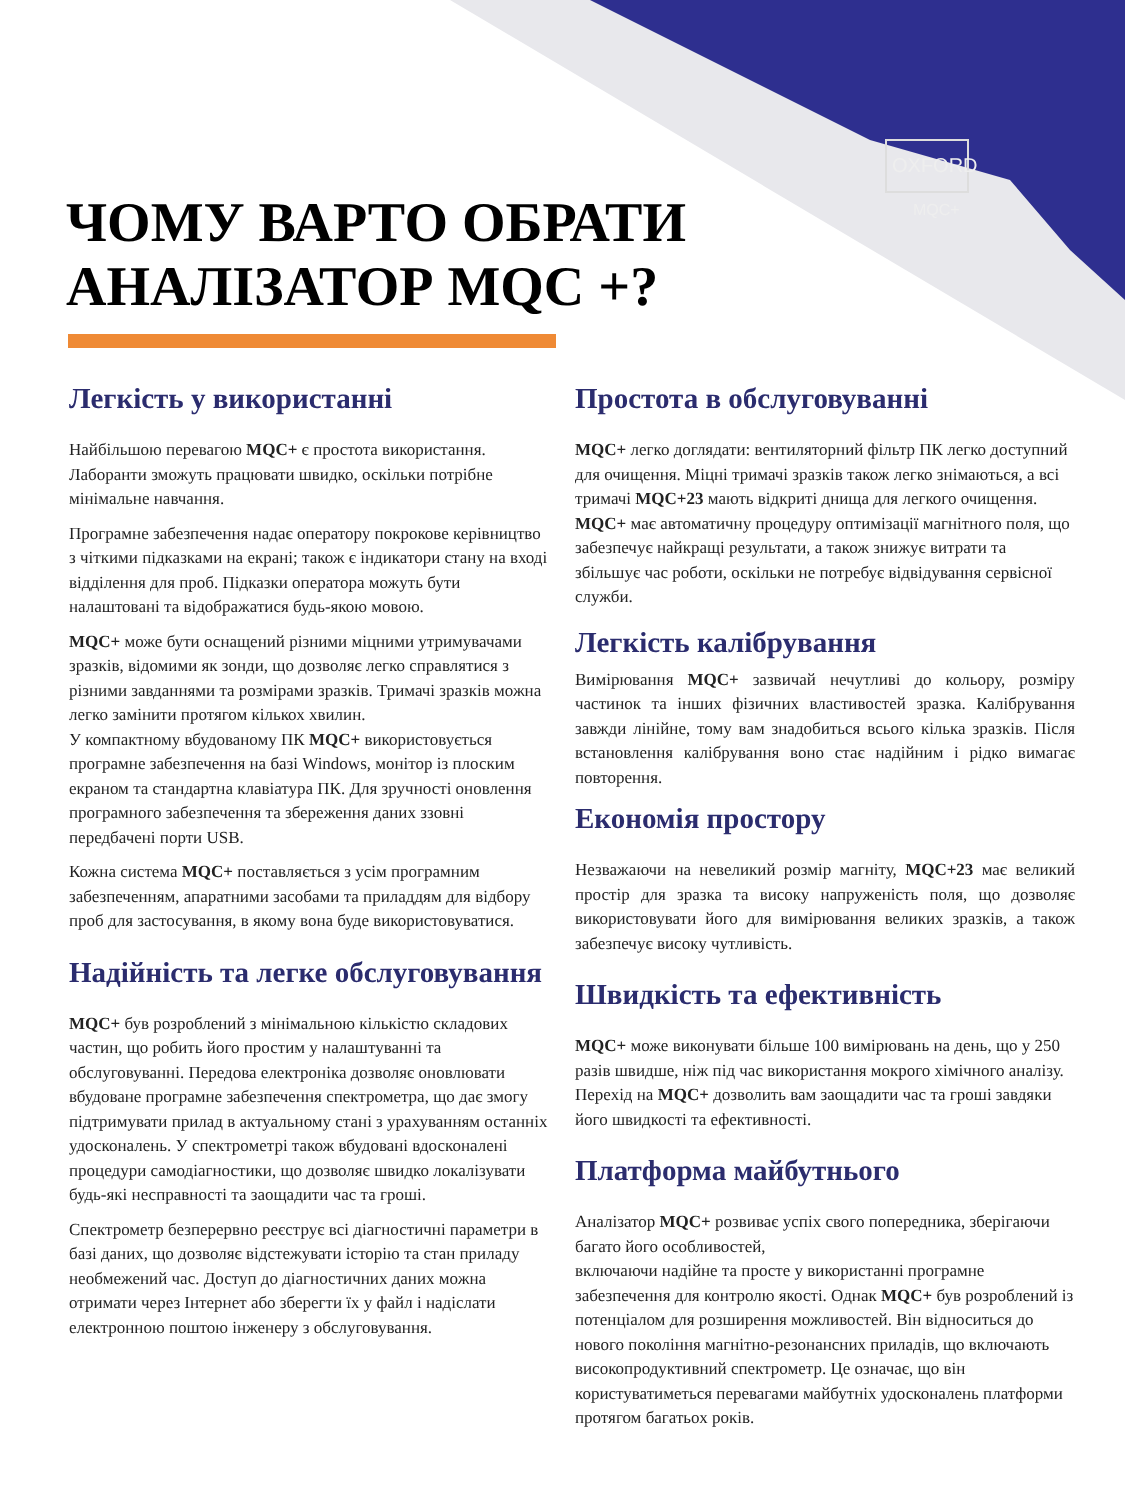OXFORD
MQC+
ЧОМУ ВАРТО ОБРАТИ
АНАЛІЗАТОР MQC +?
Легкість у використанні
Найбільшою перевагою MQC+ є простота використання. Лаборанти зможуть працювати швидко, оскільки потрібне мінімальне навчання.
Програмне забезпечення надає оператору покрокове керівництво з чіткими підказками на екрані; також є індикатори стану на вході відділення для проб. Підказки оператора можуть бути налаштовані та відображатися будь-якою мовою.
MQC+ може бути оснащений різними міцними утримувачами зразків, відомими як зонди, що дозволяє легко справлятися з різними завданнями та розмірами зразків. Тримачі зразків можна легко замінити протягом кількох хвилин.
У компактному вбудованому ПК MQC+ використовується програмне забезпечення на базі Windows, монітор із плоским екраном та стандартна клавіатура ПК. Для зручності оновлення програмного забезпечення та збереження даних ззовні передбачені порти USB.
Кожна система MQC+ поставляється з усім програмним забезпеченням, апаратними засобами та приладдям для відбору проб для застосування, в якому вона буде використовуватися.
Надійність та легке обслуговування
MQC+ був розроблений з мінімальною кількістю складових частин, що робить його простим у налаштуванні та обслуговуванні. Передова електроніка дозволяє оновлювати вбудоване програмне забезпечення спектрометра, що дає змогу підтримувати прилад в актуальному стані з урахуванням останніх удосконалень. У спектрометрі також вбудовані вдосконалені процедури самодіагностики, що дозволяє швидко локалізувати будь-які несправності та заощадити час та гроші.
Спектрометр безперервно реєструє всі діагностичні параметри в базі даних, що дозволяє відстежувати історію та стан приладу необмежений час. Доступ до діагностичних даних можна отримати через Інтернет або зберегти їх у файл і надіслати електронною поштою інженеру з обслуговування.
Простота в обслуговуванні
MQC+ легко доглядати: вентиляторний фільтр ПК легко доступний для очищення. Міцні тримачі зразків також легко знімаються, а всі тримачі MQC+23 мають відкриті днища для легкого очищення. MQC+ має автоматичну процедуру оптимізації магнітного поля, що забезпечує найкращі результати, а також знижує витрати та збільшує час роботи, оскільки не потребує відвідування сервісної служби.
Легкість калібрування
Вимірювання MQC+ зазвичай нечутливі до кольору, розміру частинок та інших фізичних властивостей зразка. Калібрування завжди лінійне, тому вам знадобиться всього кілька зразків. Після встановлення калібрування воно стає надійним і рідко вимагає повторення.
Економія простору
Незважаючи на невеликий розмір магніту, MQC+23 має великий простір для зразка та високу напруженість поля, що дозволяє використовувати його для вимірювання великих зразків, а також забезпечує високу чутливість.
Швидкість та ефективність
MQC+ може виконувати більше 100 вимірювань на день, що у 250 разів швидше, ніж під час використання мокрого хімічного аналізу. Перехід на MQC+ дозволить вам заощадити час та гроші завдяки його швидкості та ефективності.
Платформа майбутнього
Аналізатор MQC+ розвиває успіх свого попередника, зберігаючи багато його особливостей,
включаючи надійне та просте у використанні програмне забезпечення для контролю якості. Однак MQC+ був розроблений із потенціалом для розширення можливостей. Він відноситься до нового покоління магнітно-резонансних приладів, що включають високопродуктивний спектрометр. Це означає, що він користуватиметься перевагами майбутніх удосконалень платформи протягом багатьох років.